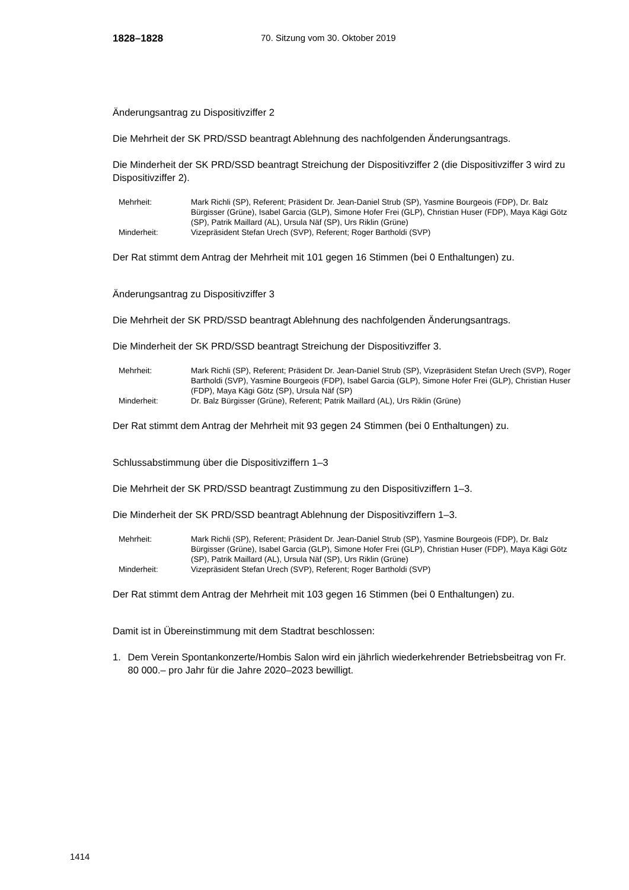1828–1828 70. Sitzung vom 30. Oktober 2019
Änderungsantrag zu Dispositivziffer 2
Die Mehrheit der SK PRD/SSD beantragt Ablehnung des nachfolgenden Änderungsantrags.
Die Minderheit der SK PRD/SSD beantragt Streichung der Dispositivziffer 2 (die Dispositivziffer 3 wird zu Dispositivziffer 2).
| Mehrheit: | Mark Richli (SP), Referent; Präsident Dr. Jean-Daniel Strub (SP), Yasmine Bourgeois (FDP), Dr. Balz Bürgisser (Grüne), Isabel Garcia (GLP), Simone Hofer Frei (GLP), Christian Huser (FDP), Maya Kägi Götz (SP), Patrik Maillard (AL), Ursula Näf (SP), Urs Riklin (Grüne) |
| Minderheit: | Vizepräsident Stefan Urech (SVP), Referent; Roger Bartholdi (SVP) |
Der Rat stimmt dem Antrag der Mehrheit mit 101 gegen 16 Stimmen (bei 0 Enthaltungen) zu.
Änderungsantrag zu Dispositivziffer 3
Die Mehrheit der SK PRD/SSD beantragt Ablehnung des nachfolgenden Änderungsantrags.
Die Minderheit der SK PRD/SSD beantragt Streichung der Dispositivziffer 3.
| Mehrheit: | Mark Richli (SP), Referent; Präsident Dr. Jean-Daniel Strub (SP), Vizepräsident Stefan Urech (SVP), Roger Bartholdi (SVP), Yasmine Bourgeois (FDP), Isabel Garcia (GLP), Simone Hofer Frei (GLP), Christian Huser (FDP), Maya Kägi Götz (SP), Ursula Näf (SP) |
| Minderheit: | Dr. Balz Bürgisser (Grüne), Referent; Patrik Maillard (AL), Urs Riklin (Grüne) |
Der Rat stimmt dem Antrag der Mehrheit mit 93 gegen 24 Stimmen (bei 0 Enthaltungen) zu.
Schlussabstimmung über die Dispositivziffern 1–3
Die Mehrheit der SK PRD/SSD beantragt Zustimmung zu den Dispositivziffern 1–3.
Die Minderheit der SK PRD/SSD beantragt Ablehnung der Dispositivziffern 1–3.
| Mehrheit: | Mark Richli (SP), Referent; Präsident Dr. Jean-Daniel Strub (SP), Yasmine Bourgeois (FDP), Dr. Balz Bürgisser (Grüne), Isabel Garcia (GLP), Simone Hofer Frei (GLP), Christian Huser (FDP), Maya Kägi Götz (SP), Patrik Maillard (AL), Ursula Näf (SP), Urs Riklin (Grüne) |
| Minderheit: | Vizepräsident Stefan Urech (SVP), Referent; Roger Bartholdi (SVP) |
Der Rat stimmt dem Antrag der Mehrheit mit 103 gegen 16 Stimmen (bei 0 Enthaltungen) zu.
Damit ist in Übereinstimmung mit dem Stadtrat beschlossen:
1. Dem Verein Spontankonzerte/Hombis Salon wird ein jährlich wiederkehrender Betriebsbeitrag von Fr. 80 000.– pro Jahr für die Jahre 2020–2023 bewilligt.
1414